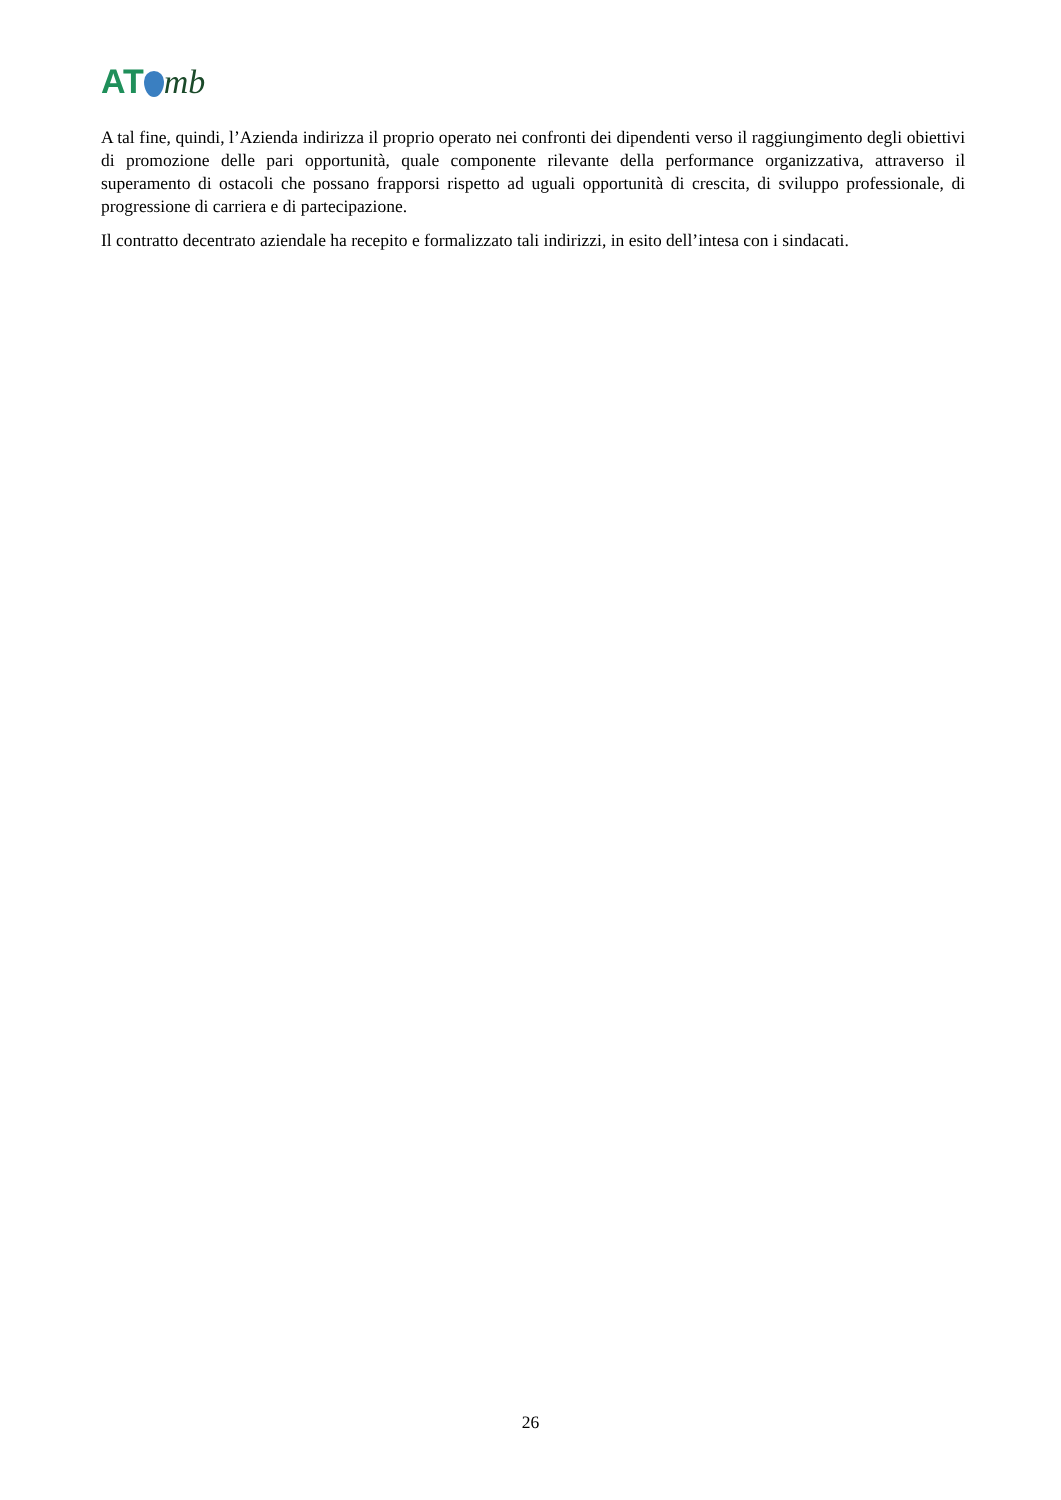AT mb
A tal fine, quindi, l’Azienda indirizza il proprio operato nei confronti dei dipendenti verso il raggiungimento degli obiettivi di promozione delle pari opportunità, quale componente rilevante della performance organizzativa, attraverso il superamento di ostacoli che possano frapporsi rispetto ad uguali opportunità di crescita, di sviluppo professionale, di progressione di carriera e di partecipazione.
Il contratto decentrato aziendale ha recepito e formalizzato tali indirizzi, in esito dell’intesa con i sindacati.
26